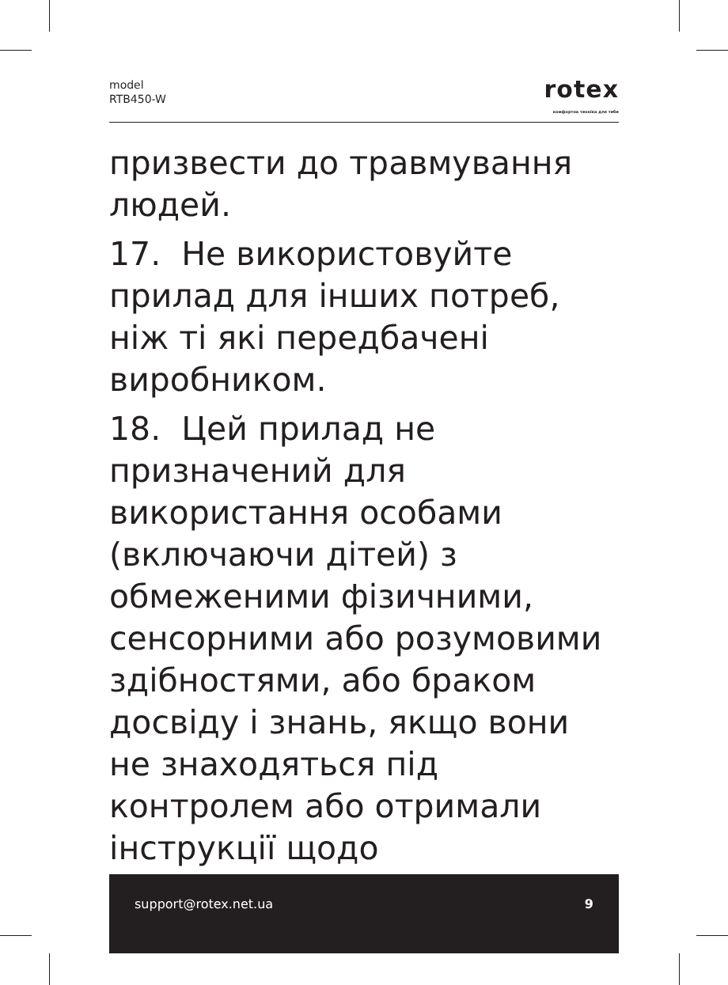model
RTB450-W
rotex
комфортна техніка для тебе
призвести до травмування людей.
17. Не використовуйте прилад для інших потреб, ніж ті які передбачені виробником.
18. Цей прилад не призначений для використання особами (включаючи дітей) з обмеженими фізичними, сенсорними або розумовими здібностями, або браком досвіду і знань, якщо вони не знаходяться під контролем або отримали інструкції щодо
support@rotex.net.ua 9